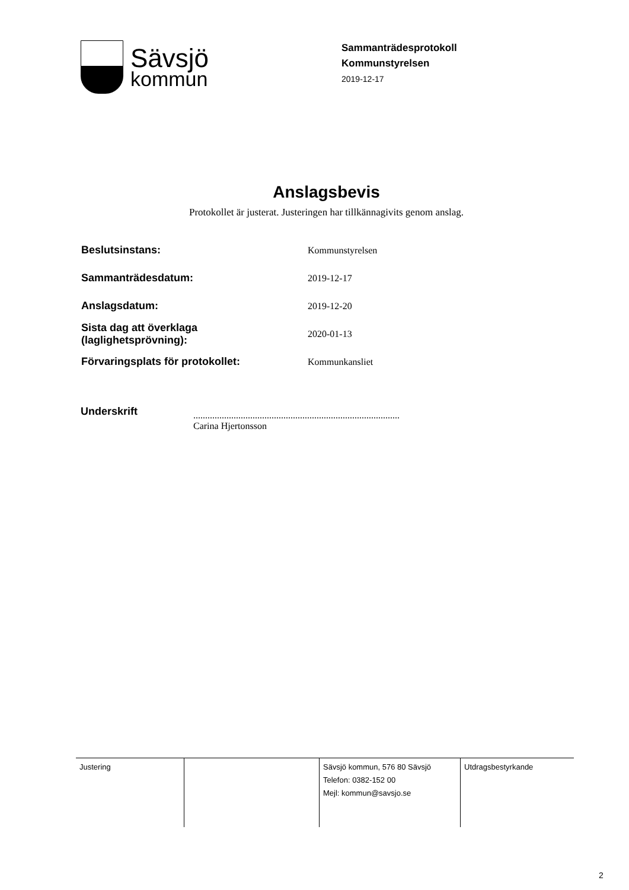Sävsjö
kommun
Sammanträdesprotokoll
Kommunstyrelsen
2019-12-17
Anslagsbevis
Protokollet är justerat. Justeringen har tillkännagivits genom anslag.
| Beslutsinstans: | Kommunstyrelsen |
| Sammanträdesdatum: | 2019-12-17 |
| Anslagsdatum: | 2019-12-20 |
| Sista dag att överklaga (laglighetsprövning): | 2020-01-13 |
| Förvaringsplats för protokollet: | Kommunkansliet |
Underskrift
.......................................................................................
Carina Hjertonsson
| Justering | | Sävsjö kommun, 576 80 Sävsjö Telefon: 0382-152 00 Mejl: kommun@savsjo.se | Utdragsbestyrkande |
2